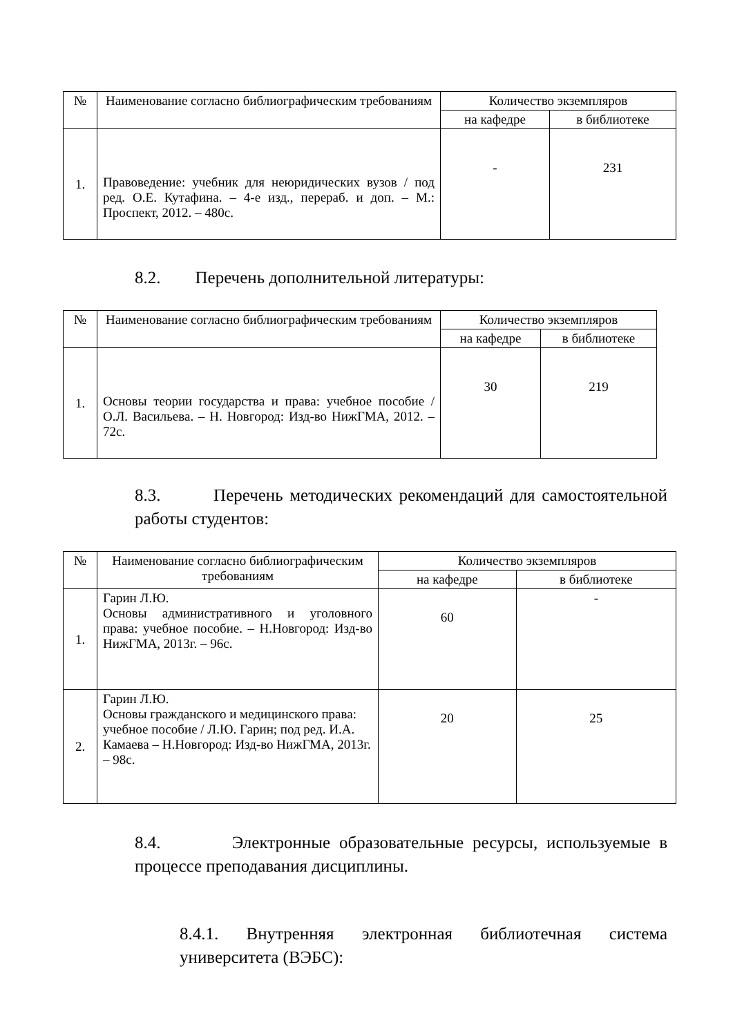| № | Наименование согласно библиографическим требованиям | Количество экземпляров | |
| --- | --- | --- | --- |
| | | на кафедре | в библиотеке |
| 1. | Правоведение: учебник для неюридических вузов / под ред. О.Е. Кутафина. – 4-е изд., перераб. и доп. – М.: Проспект, 2012. – 480с. | - | 231 |
8.2. Перечень дополнительной литературы:
| № | Наименование согласно библиографическим требованиям | Количество экземпляров | |
| --- | --- | --- | --- |
| | | на кафедре | в библиотеке |
| 1. | Основы теории государства и права: учебное пособие / О.Л. Васильева. – Н. Новгород: Изд-во НижГМА, 2012. – 72с. | 30 | 219 |
8.3. Перечень методических рекомендаций для самостоятельной работы студентов:
| № | Наименование согласно библиографическим требованиям | Количество экземпляров | |
| --- | --- | --- | --- |
| | | на кафедре | в библиотеке |
| 1. | Гарин Л.Ю. Основы административного и уголовного права: учебное пособие. – Н.Новгород: Изд-во НижГМА, 2013г. – 96с. | 60 | - |
| 2. | Гарин Л.Ю. Основы гражданского и медицинского права: учебное пособие / Л.Ю. Гарин; под ред. И.А. Камаева – Н.Новгород: Изд-во НижГМА, 2013г. – 98с. | 20 | 25 |
8.4. Электронные образовательные ресурсы, используемые в процессе преподавания дисциплины.
8.4.1. Внутренняя электронная библиотечная система университета (ВЭБС):